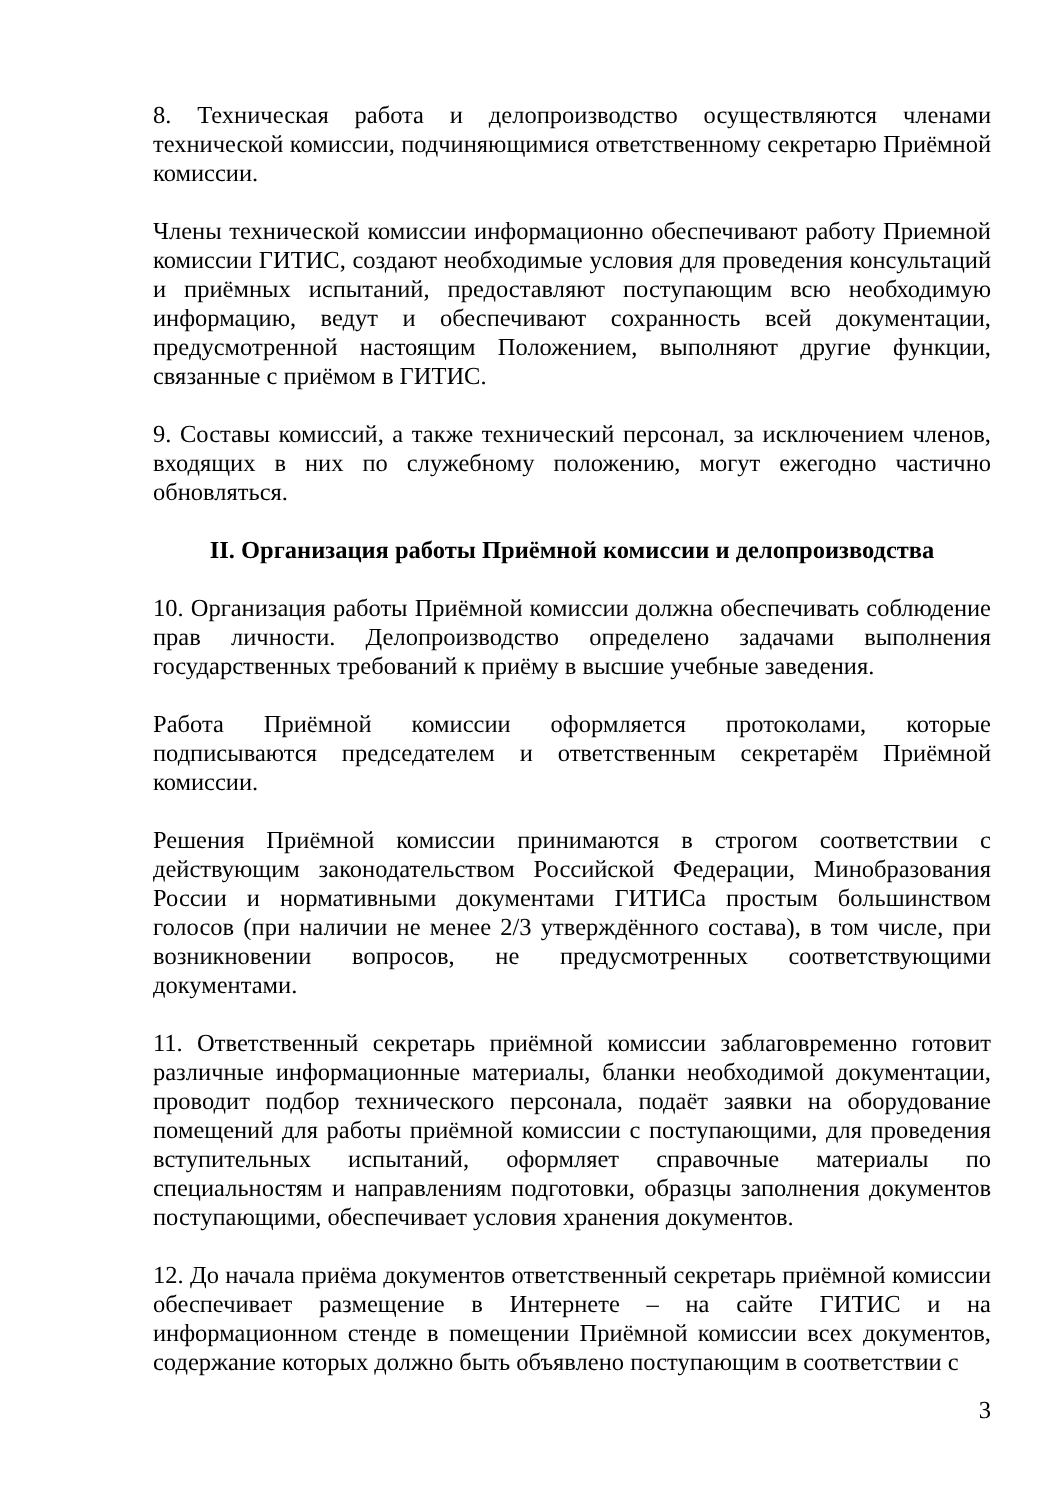8. Техническая работа и делопроизводство осуществляются членами технической комиссии, подчиняющимися ответственному секретарю Приёмной комиссии.
Члены технической комиссии информационно обеспечивают работу Приемной комиссии ГИТИС, создают необходимые условия для проведения консультаций и приёмных испытаний, предоставляют поступающим всю необходимую информацию, ведут и обеспечивают сохранность всей документации, предусмотренной настоящим Положением, выполняют другие функции, связанные с приёмом в ГИТИС.
9. Составы комиссий, а также технический персонал, за исключением членов, входящих в них по служебному положению, могут ежегодно частично обновляться.
II. Организация работы Приёмной комиссии и делопроизводства
10. Организация работы Приёмной комиссии должна обеспечивать соблюдение прав личности. Делопроизводство определено задачами выполнения государственных требований к приёму в высшие учебные заведения.
Работа Приёмной комиссии оформляется протоколами, которые подписываются председателем и ответственным секретарём Приёмной комиссии.
Решения Приёмной комиссии принимаются в строгом соответствии с действующим законодательством Российской Федерации, Минобразования России и нормативными документами ГИТИСа простым большинством голосов (при наличии не менее 2/3 утверждённого состава), в том числе, при возникновении вопросов, не предусмотренных соответствующими документами.
11. Ответственный секретарь приёмной комиссии заблаговременно готовит различные информационные материалы, бланки необходимой документации, проводит подбор технического персонала, подаёт заявки на оборудование помещений для работы приёмной комиссии с поступающими, для проведения вступительных испытаний, оформляет справочные материалы по специальностям и направлениям подготовки, образцы заполнения документов поступающими, обеспечивает условия хранения документов.
12. До начала приёма документов ответственный секретарь приёмной комиссии обеспечивает размещение в Интернете – на сайте ГИТИС и на информационном стенде в помещении Приёмной комиссии всех документов, содержание которых должно быть объявлено поступающим в соответствии с
3